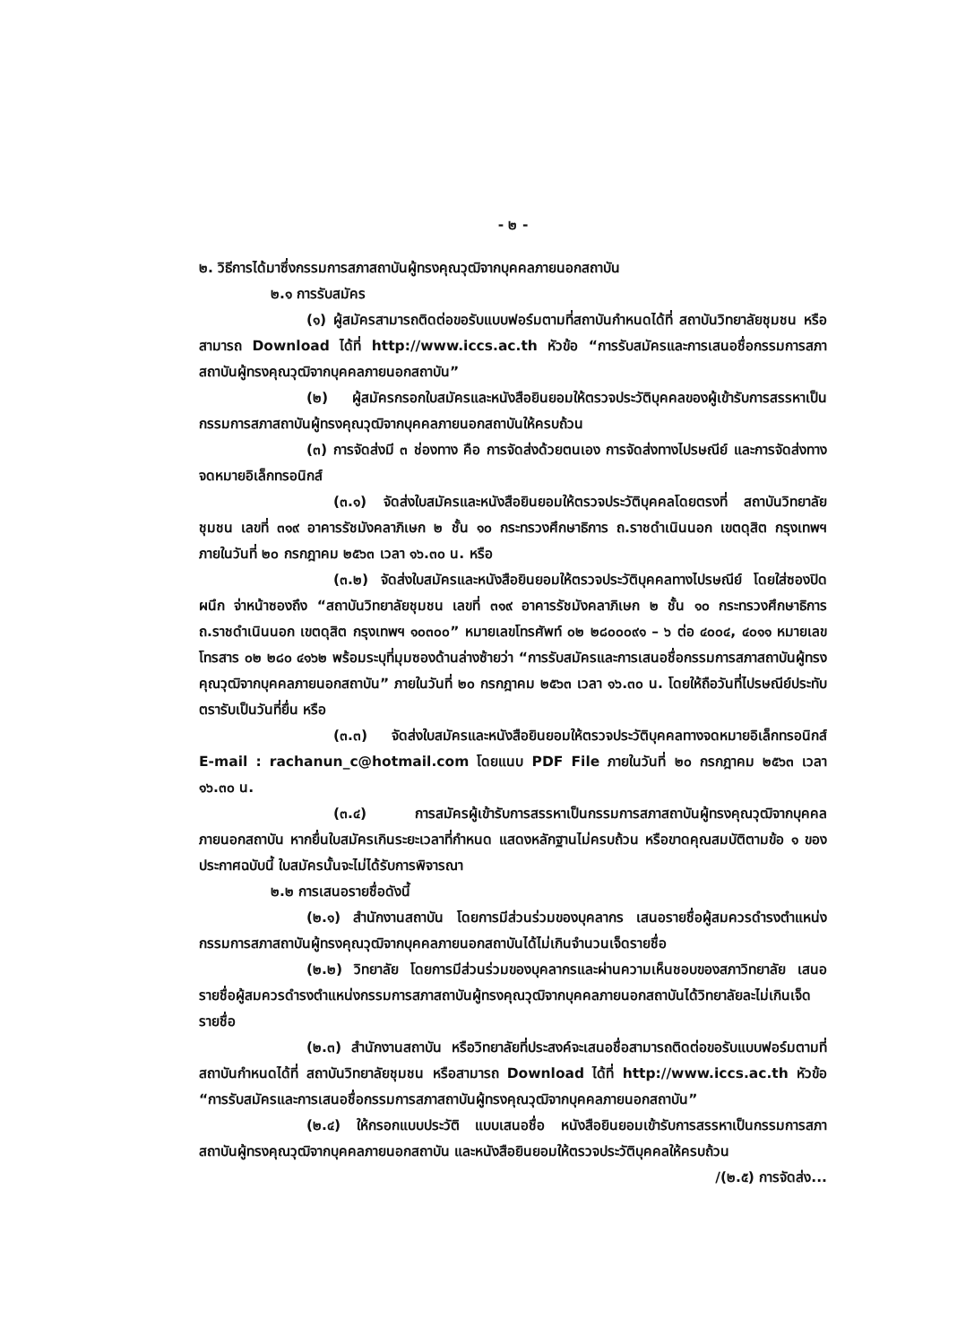- ๒ -
๒. วิธีการได้มาซึ่งกรรมการสภาสถาบันผู้ทรงคุณวุฒิจากบุคคลภายนอกสถาบัน
๒.๑ การรับสมัคร
(๑) ผู้สมัครสามารถติดต่อขอรับแบบฟอร์มตามที่สถาบันกำหนดได้ที่ สถาบันวิทยาลัยชุมชน หรือสามารถ Download ได้ที่ http://www.iccs.ac.th หัวข้อ “การรับสมัครและการเสนอชื่อกรรมการสภาสถาบันผู้ทรงคุณวุฒิจากบุคคลภายนอกสถาบัน”
(๒) ผู้สมัครกรอกใบสมัครและหนังสือยินยอมให้ตรวจประวัติบุคคลของผู้เข้ารับการสรรหาเป็นกรรมการสภาสถาบันผู้ทรงคุณวุฒิจากบุคคลภายนอกสถาบันให้ครบถ้วน
(๓) การจัดส่งมี ๓ ช่องทาง คือ การจัดส่งด้วยตนเอง การจัดส่งทางไปรษณีย์ และการจัดส่งทางจดหมายอิเล็กทรอนิกส์
(๓.๑) จัดส่งใบสมัครและหนังสือยินยอมให้ตรวจประวัติบุคคลโดยตรงที่ สถาบันวิทยาลัยชุมชน เลขที่ ๓๑๙ อาคารรัชมังคลาภิเษก ๒ ชั้น ๑๐ กระทรวงศึกษาธิการ ถ.ราชดำเนินนอก เขตดุสิต กรุงเทพฯ ภายในวันที่ ๒๐ กรกฎาคม ๒๕๖๓ เวลา ๑๖.๓๐ น. หรือ
(๓.๒) จัดส่งใบสมัครและหนังสือยินยอมให้ตรวจประวัติบุคคลทางไปรษณีย์ โดยใส่ซองปิดผนึก จ่าหน้าซองถึง “สถาบันวิทยาลัยชุมชน เลขที่ ๓๑๙ อาคารรัชมังคลาภิเษก ๒ ชั้น ๑๐ กระทรวงศึกษาธิการ ถ.ราชดำเนินนอก เขตดุสิต กรุงเทพฯ ๑๐๓๐๐” หมายเลขโทรศัพท์ ๐๒ ๒๘๐๐๐๙๑ – ๖ ต่อ ๔๐๐๔, ๔๐๑๑ หมายเลขโทรสาร ๐๒ ๒๘๐ ๔๑๖๒ พร้อมระบุที่มุมซองด้านล่างซ้ายว่า “การรับสมัครและการเสนอชื่อกรรมการสภาสถาบันผู้ทรงคุณวุฒิจากบุคคลภายนอกสถาบัน” ภายในวันที่ ๒๐ กรกฎาคม ๒๕๖๓ เวลา ๑๖.๓๐ น. โดยให้ถือวันที่ไปรษณีย์ประทับตรารับเป็นวันที่ยื่น หรือ
(๓.๓) จัดส่งใบสมัครและหนังสือยินยอมให้ตรวจประวัติบุคคลทางจดหมายอิเล็กทรอนิกส์ E-mail : rachanun_c@hotmail.com โดยแนบ PDF File ภายในวันที่ ๒๐ กรกฎาคม ๒๕๖๓ เวลา ๑๖.๓๐ น.
(๓.๔) การสมัครผู้เข้ารับการสรรหาเป็นกรรมการสภาสถาบันผู้ทรงคุณวุฒิจากบุคคลภายนอกสถาบัน หากยื่นใบสมัครเกินระยะเวลาที่กำหนด แสดงหลักฐานไม่ครบถ้วน หรือขาดคุณสมบัติตามข้อ ๑ ของประกาศฉบับนี้ ใบสมัครนั้นจะไม่ได้รับการพิจารณา
๒.๒ การเสนอรายชื่อดังนี้
(๒.๑) สำนักงานสถาบัน โดยการมีส่วนร่วมของบุคลากร เสนอรายชื่อผู้สมควรดำรงตำแหน่งกรรมการสภาสถาบันผู้ทรงคุณวุฒิจากบุคคลภายนอกสถาบันได้ไม่เกินจำนวนเจ็ดรายชื่อ
(๒.๒) วิทยาลัย โดยการมีส่วนร่วมของบุคลากรและผ่านความเห็นชอบของสภาวิทยาลัย เสนอรายชื่อผู้สมควรดำรงตำแหน่งกรรมการสภาสถาบันผู้ทรงคุณวุฒิจากบุคคลภายนอกสถาบันได้วิทยาลัยละไม่เกินเจ็ดรายชื่อ
(๒.๓) สำนักงานสถาบัน หรือวิทยาลัยที่ประสงค์จะเสนอชื่อสามารถติดต่อขอรับแบบฟอร์มตามที่สถาบันกำหนดได้ที่ สถาบันวิทยาลัยชุมชน หรือสามารถ Download ได้ที่ http://www.iccs.ac.th หัวข้อ “การรับสมัครและการเสนอชื่อกรรมการสภาสถาบันผู้ทรงคุณวุฒิจากบุคคลภายนอกสถาบัน”
(๒.๔) ให้กรอกแบบประวัติ แบบเสนอชื่อ หนังสือยินยอมเข้ารับการสรรหาเป็นกรรมการสภาสถาบันผู้ทรงคุณวุฒิจากบุคคลภายนอกสถาบัน และหนังสือยินยอมให้ตรวจประวัติบุคคลให้ครบถ้วน
/(๒.๕) การจัดส่ง...